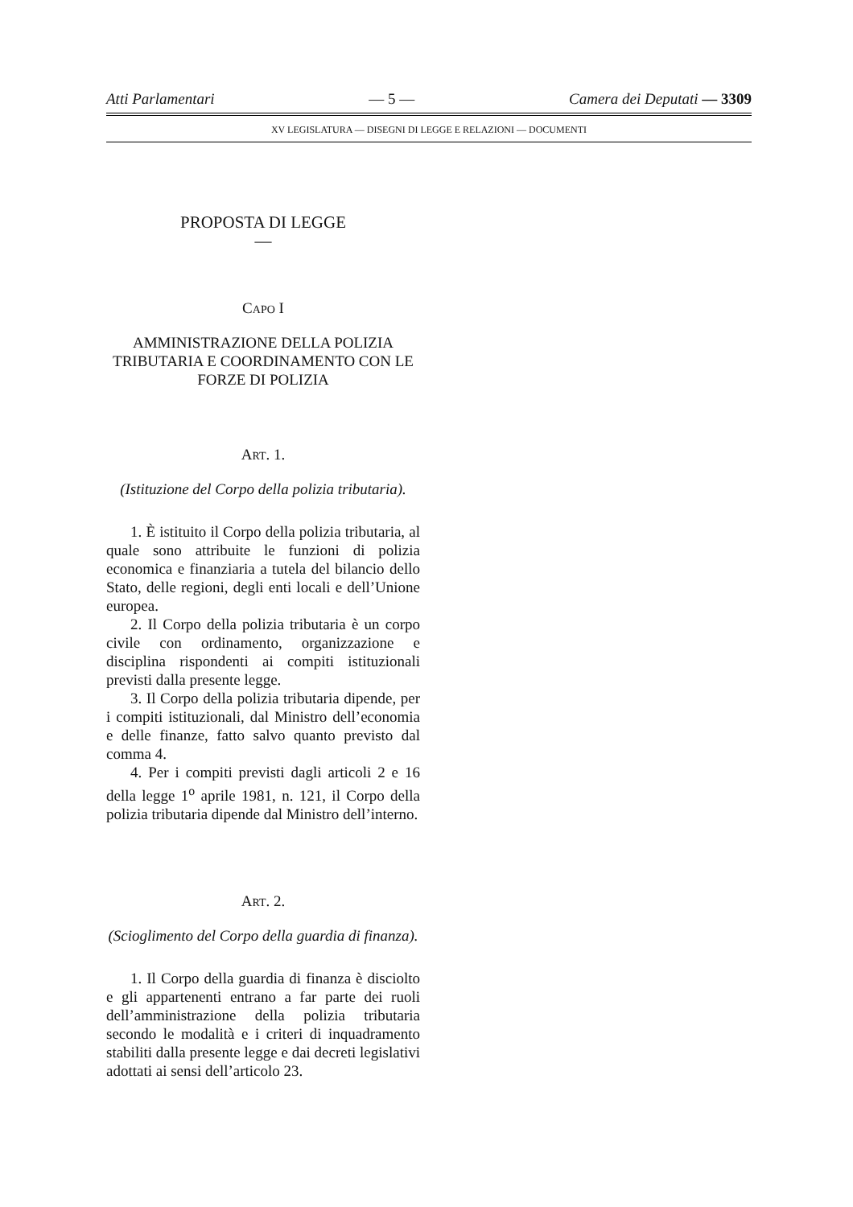Atti Parlamentari — 5 — Camera dei Deputati — 3309
XV LEGISLATURA — DISEGNI DI LEGGE E RELAZIONI — DOCUMENTI
PROPOSTA DI LEGGE
—
CAPO I
AMMINISTRAZIONE DELLA POLIZIA TRIBUTARIA E COORDINAMENTO CON LE FORZE DI POLIZIA
ART. 1.
(Istituzione del Corpo della polizia tributaria).
1. È istituito il Corpo della polizia tributaria, al quale sono attribuite le funzioni di polizia economica e finanziaria a tutela del bilancio dello Stato, delle regioni, degli enti locali e dell’Unione europea.
2. Il Corpo della polizia tributaria è un corpo civile con ordinamento, organizzazione e disciplina rispondenti ai compiti istituzionali previsti dalla presente legge.
3. Il Corpo della polizia tributaria dipende, per i compiti istituzionali, dal Ministro dell’economia e delle finanze, fatto salvo quanto previsto dal comma 4.
4. Per i compiti previsti dagli articoli 2 e 16 della legge 1<sup>o</sup> aprile 1981, n. 121, il Corpo della polizia tributaria dipende dal Ministro dell’interno.
ART. 2.
(Scioglimento del Corpo della guardia di finanza).
1. Il Corpo della guardia di finanza è disciolto e gli appartenenti entrano a far parte dei ruoli dell’amministrazione della polizia tributaria secondo le modalità e i criteri di inquadramento stabiliti dalla presente legge e dai decreti legislativi adottati ai sensi dell’articolo 23.